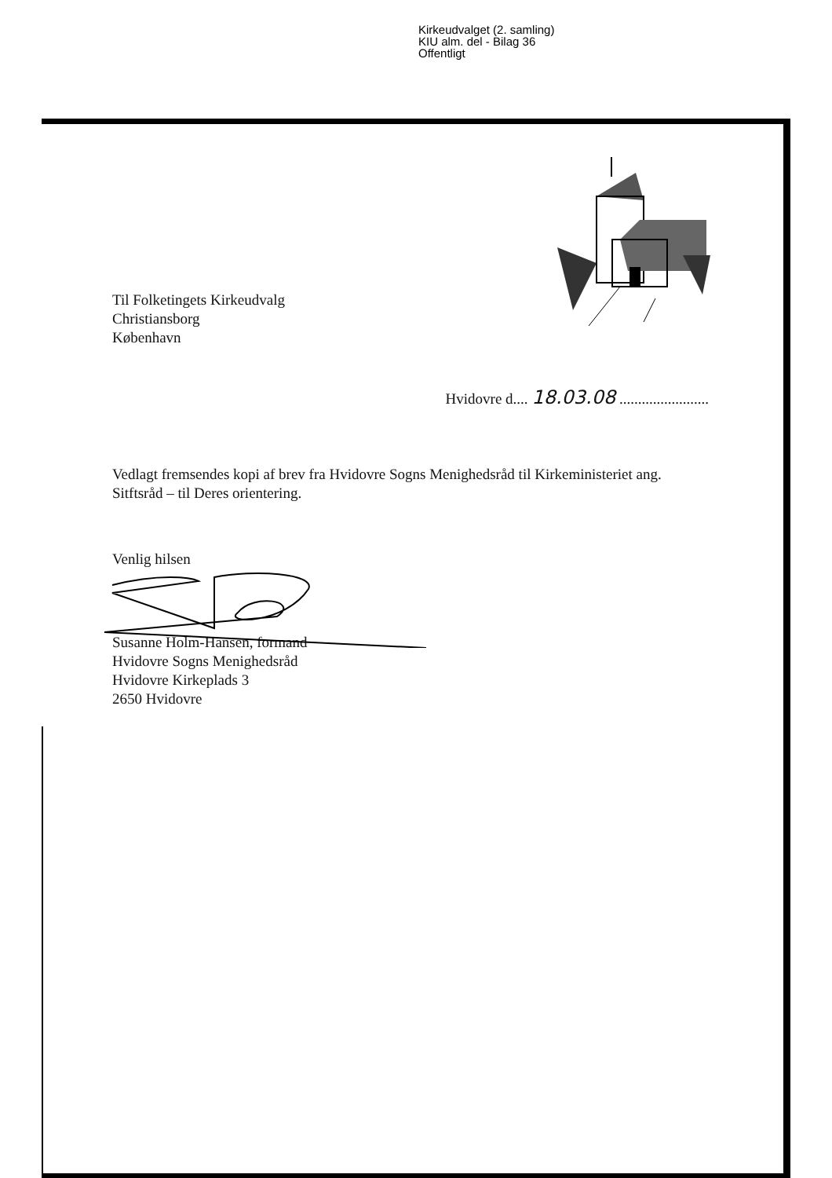Kirkeudvalget (2. samling)
KIU alm. del - Bilag 36
Offentligt
Til Folketingets Kirkeudvalg
Christiansborg
København
Hvidovre d.... 18.03.08 ........................
Vedlagt fremsendes kopi af brev fra Hvidovre Sogns Menighedsråd til Kirkeministeriet ang. Sitftsråd – til Deres orientering.
Venlig hilsen
Susanne Holm-Hansen, formand
Hvidovre Sogns Menighedsråd
Hvidovre Kirkeplads 3
2650 Hvidovre